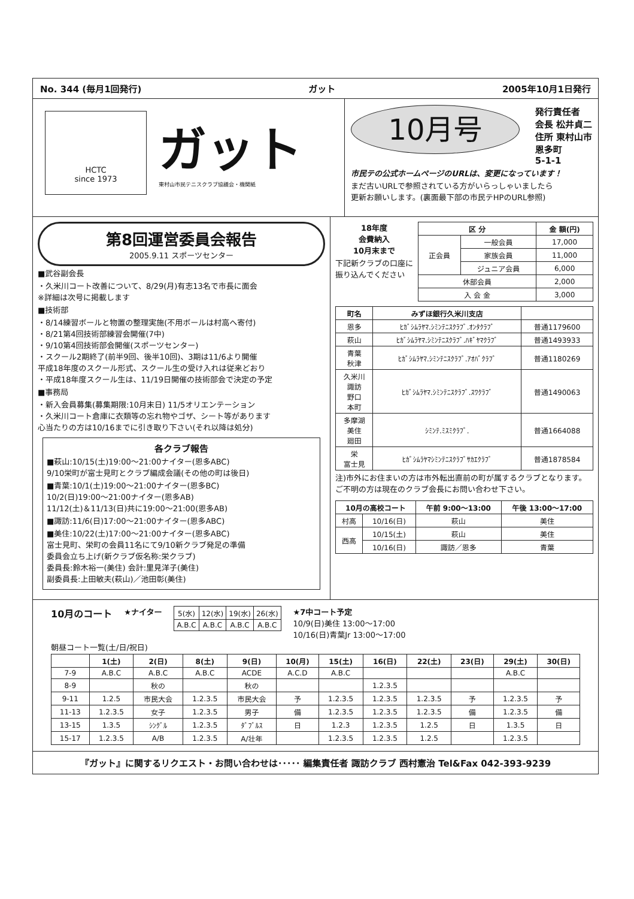No. 344 (毎月1回発行) ガット 2005年10月1日発行
HCTC
since 1973
ガット
東村山市民テニスクラブ協議会・機関紙
10月号
発行責任者
会長 松井貞二
住所 東村山市
恩多町
5-1-1
市民テの公式ホームページのURLは、変更になっています！
まだ古いURLで参照されている方がいらっしゃいましたら
更新お願いします。(裏面最下部の市民テHPのURL参照)
第8回運営委員会報告
2005.9.11 スポーツセンター
■武谷副会長
・久米川コート改善について、8/29(月)有志13名で市長に面会
※詳細は次号に掲載します
■技術部
・8/14練習ボールと物置の整理実施(不用ボールは村高へ寄付)
・8/21第4回技術部練習会開催(7中)
・9/10第4回技術部会開催(スポーツセンター)
・スクール2期終了(前半9回、後半10回)、3期は11/6より開催
平成18年度のスクール形式、スクール生の受け入れは従来どおり
・平成18年度スクール生は、11/19日開催の技術部会で決定の予定
■事務局
・新入会員募集(募集期限:10月末日) 11/5オリエンテーション
・久米川コート倉庫に衣類等の忘れ物やゴザ、シート等があります
心当たりの方は10/16までに引き取り下さい(それ以降は処分)
各クラブ報告
■萩山:10/15(土)19:00～21:00ナイター(恩多ABC)
9/10栄町が富士見町とクラブ編成会議(その他の町は後日)
■青葉:10/1(土)19:00～21:00ナイター(恩多BC)
10/2(日)19:00～21:00ナイター(恩多AB)
11/12(土)＆11/13(日)共に19:00～21:00(恩多AB)
■諏訪:11/6(日)17:00～21:00ナイター(恩多ABC)
■美住:10/22(土)17:00～21:00ナイター(恩多ABC)
富士見町、栄町の会員11名にて9/10新クラブ発足の準備
委員会立ち上げ(新クラブ仮名称:栄クラブ)
委員長:鈴木裕一(美住) 会計:里見洋子(美住)
副委員長:上田敏夫(萩山)／池田彰(美住)
18年度
会費納入
10月末まで
下記新クラブの口座に振り込んでください
| 区 分 | | 金 額(円) |
| --- | --- | --- |
| 正会員 | 一般会員 | 17,000 |
| | 家族会員 | 11,000 |
| | ジュニア会員 | 6,000 |
| 休部会員 | | 2,000 |
| 入 会 金 | | 3,000 |
| 町名 | みずほ銀行久米川支店 | |
| --- | --- | --- |
| 恩多 | ﾋｶﾞｼﾑﾗﾔﾏ.ｼﾐﾝﾃﾆｽｸﾗﾌﾞ.ｵﾝﾀｸﾗﾌﾞ | 普通1179600 |
| 萩山 | ﾋｶﾞｼﾑﾗﾔﾏ.ｼﾐﾝﾃﾆｽｸﾗﾌﾞ.ﾊｷﾞﾔﾏｸﾗﾌﾞ | 普通1493933 |
| 青葉 秋津 | ﾋｶﾞｼﾑﾗﾔﾏ.ｼﾐﾝﾃﾆｽｸﾗﾌﾞ.ｱｵﾊﾞｸﾗﾌﾞ | 普通1180269 |
| 久米川 諏訪 野口 本町 | ﾋｶﾞｼﾑﾗﾔﾏ.ｼﾐﾝﾃﾆｽｸﾗﾌﾞ.ｽﾜｸﾗﾌﾞ | 普通1490063 |
| 多摩湖 美住 廻田 | ｼﾐﾝﾃ.ﾐｽﾐｸﾗﾌﾞ. | 普通1664088 |
| 栄 富士見 | ﾋｶﾞｼﾑﾗﾔﾏｼﾐﾝﾃﾆｽｸﾗﾌﾞｻｶｴｸﾗﾌﾞ | 普通1878584 |
注)市外にお住まいの方は市外転出直前の町が属するクラブとなります。ご不明の方は現在のクラブ会長にお問い合わせ下さい。
| 10月の高校コート | | 午前 9:00～13:00 | 午後 13:00～17:00 |
| --- | --- | --- | --- |
| 村高 | 10/16(日) | 萩山 | 美住 |
| 西高 | 10/15(土) | 萩山 | 美住 |
| | 10/16(日) | 諏訪／恩多 | 青葉 |
10月のコート ★ナイター
| 5(水) | 12(水) | 19(水) | 26(水) |
| A.B.C | A.B.C | A.B.C | A.B.C |
★7中コート予定
10/9(日)美住 13:00～17:00
10/16(日)青葉Jr 13:00～17:00
朝昼コート一覧(土/日/祝日)
| | 1(土) | 2(日) | 8(土) | 9(日) | 10(月) | 15(土) | 16(日) | 22(土) | 23(日) | 29(土) | 30(日) |
| --- | --- | --- | --- | --- | --- | --- | --- | --- | --- | --- | --- |
| 7-9 | A.B.C | A.B.C | A.B.C | ACDE | A.C.D | A.B.C | | | | A.B.C | |
| 8-9 | | 秋の | | 秋の | | | 1.2.3.5 | | | | |
| 9-11 | 1.2.5 | 市民大会 | 1.2.3.5 | 市民大会 | 予 | 1.2.3.5 | 1.2.3.5 | 1.2.3.5 | 予 | 1.2.3.5 | 予 |
| 11-13 | 1.2.3.5 | 女子 | 1.2.3.5 | 男子 | 備 | 1.2.3.5 | 1.2.3.5 | 1.2.3.5 | 備 | 1.2.3.5 | 備 |
| 13-15 | 1.3.5 | ｼﾝｸﾞﾙ | 1.2.3.5 | ﾀﾞﾌﾞﾙｽ | 日 | 1.2.3 | 1.2.3.5 | 1.2.5 | 日 | 1.3.5 | 日 |
| 15-17 | 1.2.3.5 | A/B | 1.2.3.5 | A/壮年 | | 1.2.3.5 | 1.2.3.5 | 1.2.5 | | 1.2.3.5 | |
『ガット』に関するリクエスト・お問い合わせは･････ 編集責任者 諏訪クラブ 西村憲治 Tel&Fax 042-393-9239